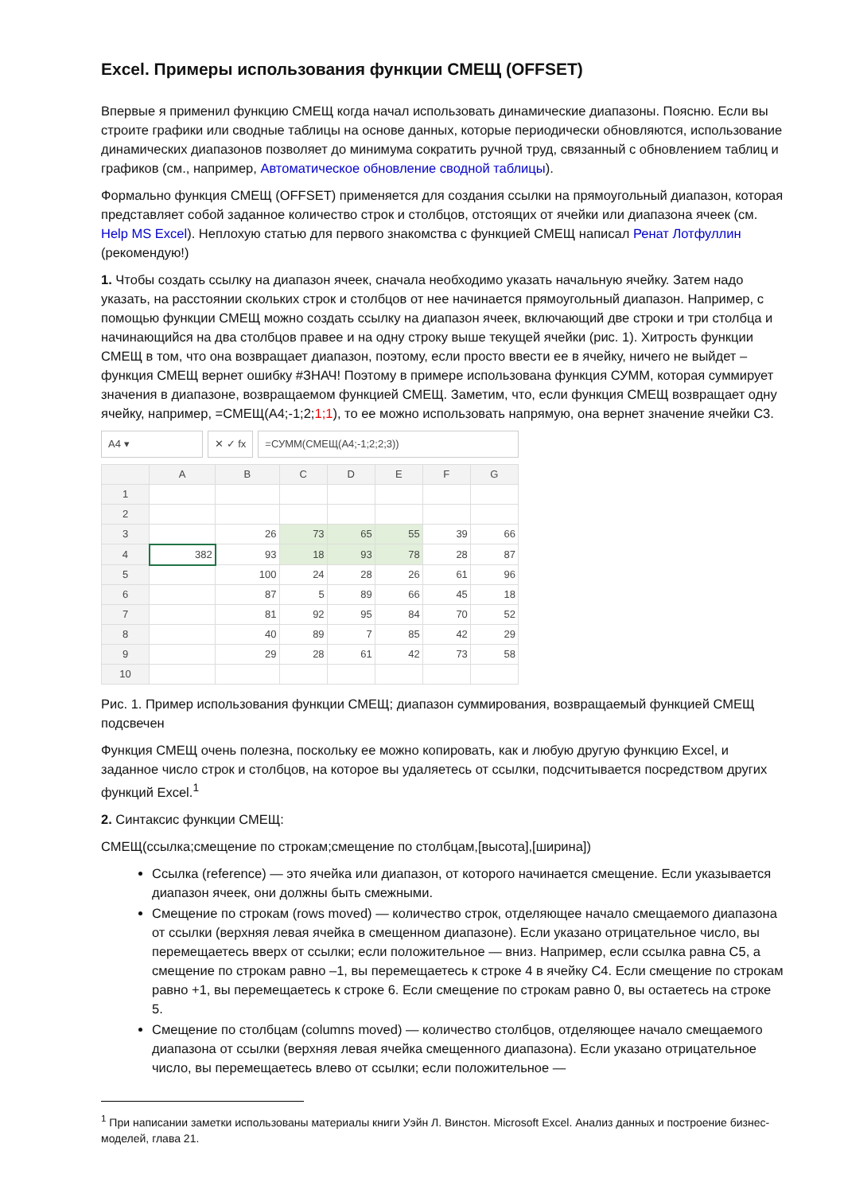Excel. Примеры использования функции СМЕЩ (OFFSET)
Впервые я применил функцию СМЕЩ когда начал использовать динамические диапазоны. Поясню. Если вы строите графики или сводные таблицы на основе данных, которые периодически обновляются, использование динамических диапазонов позволяет до минимума сократить ручной труд, связанный с обновлением таблиц и графиков (см., например, Автоматическое обновление сводной таблицы).
Формально функция СМЕЩ (OFFSET) применяется для создания ссылки на прямоугольный диапазон, которая представляет собой заданное количество строк и столбцов, отстоящих от ячейки или диапазона ячеек (см. Help MS Excel). Неплохую статью для первого знакомства с функцией СМЕЩ написал Ренат Лотфуллин (рекомендую!)
1. Чтобы создать ссылку на диапазон ячеек, сначала необходимо указать начальную ячейку. Затем надо указать, на расстоянии скольких строк и столбцов от нее начинается прямоугольный диапазон. Например, с помощью функции СМЕЩ можно создать ссылку на диапазон ячеек, включающий две строки и три столбца и начинающийся на два столбцов правее и на одну строку выше текущей ячейки (рис. 1). Хитрость функции СМЕЩ в том, что она возвращает диапазон, поэтому, если просто ввести ее в ячейку, ничего не выйдет – функция СМЕЩ вернет ошибку #ЗНАЧ! Поэтому в примере использована функция СУММ, которая суммирует значения в диапазоне, возвращаемом функцией СМЕЩ. Заметим, что, если функция СМЕЩ возвращает одну ячейку, например, =СМЕЩ(A4;-1;2;1;1), то ее можно использовать напрямую, она вернет значение ячейки С3.
A4 ▾ ✕ ✓ fx =СУММ(СМЕЩ(A4;-1;2;2;3))
| | A | B | C | D | E | F | G |
| --- | --- | --- | --- | --- | --- | --- | --- |
| 1 | | | | | | | |
| 2 | | | | | | | |
| 3 | | 26 | 73 | 65 | 55 | 39 | 66 |
| 4 | 382 | 93 | 18 | 93 | 78 | 28 | 87 |
| 5 | | 100 | 24 | 28 | 26 | 61 | 96 |
| 6 | | 87 | 5 | 89 | 66 | 45 | 18 |
| 7 | | 81 | 92 | 95 | 84 | 70 | 52 |
| 8 | | 40 | 89 | 7 | 85 | 42 | 29 |
| 9 | | 29 | 28 | 61 | 42 | 73 | 58 |
| 10 | | | | | | | |
Рис. 1. Пример использования функции СМЕЩ; диапазон суммирования, возвращаемый функцией СМЕЩ подсвечен
Функция СМЕЩ очень полезна, поскольку ее можно копировать, как и любую другую функцию Excel, и заданное число строк и столбцов, на которое вы удаляетесь от ссылки, подсчитывается посредством других функций Excel.<sup>1</sup>
2. Синтаксис функции СМЕЩ:
СМЕЩ(ссылка;смещение по строкам;смещение по столбцам,[высота],[ширина])
Ссылка (reference) — это ячейка или диапазон, от которого начинается смещение. Если указывается диапазон ячеек, они должны быть смежными.
Смещение по строкам (rows moved) — количество строк, отделяющее начало смещаемого диапазона от ссылки (верхняя левая ячейка в смещенном диапазоне). Если указано отрицательное число, вы перемещаетесь вверх от ссылки; если положительное — вниз. Например, если ссылка равна С5, а смещение по строкам равно –1, вы перемещаетесь к строке 4 в ячейку С4. Если смещение по строкам равно +1, вы перемещаетесь к строке 6. Если смещение по строкам равно 0, вы остаетесь на строке 5.
Смещение по столбцам (columns moved) — количество столбцов, отделяющее начало смещаемого диапазона от ссылки (верхняя левая ячейка смещенного диапазона). Если указано отрицательное число, вы перемещаетесь влево от ссылки; если положительное —
<sup>1</sup> При написании заметки использованы материалы книги Уэйн Л. Винстон. Microsoft Excel. Анализ данных и построение бизнес-моделей, глава 21.